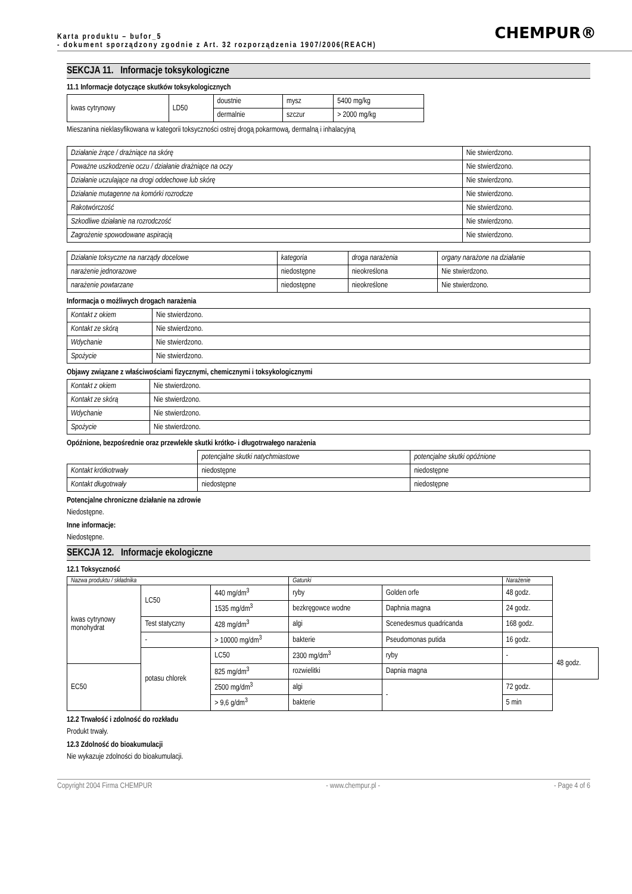CHEMPUR®
Karta produktu – bufor_5
- dokument sporządzony zgodnie z Art. 32 rozporządzenia 1907/2006(REACH)
SEKCJA 11. Informacje toksykologiczne
11.1 Informacje dotyczące skutków toksykologicznych
| kwas cytrynowy | LD50 | doustnie | mysz | 5400 mg/kg |
| | | dermalnie | szczur | > 2000 mg/kg |
Mieszanina nieklasyfikowana w kategorii toksyczności ostrej drogą pokarmową, dermalną i inhalacyjną
| Działanie żrące / drażniące na skórę | Nie stwierdzono. |
| Poważne uszkodzenie oczu / działanie drażniące na oczy | Nie stwierdzono. |
| Działanie uczulające na drogi oddechowe lub skórę | Nie stwierdzono. |
| Działanie mutagenne na komórki rozrodcze | Nie stwierdzono. |
| Rakotwórczość | Nie stwierdzono. |
| Szkodliwe działanie na rozrodczość | Nie stwierdzono. |
| Zagrożenie spowodowane aspiracją | Nie stwierdzono. |
| Działanie toksyczne na narządy docelowe | kategoria | droga narażenia | organy narażone na działanie |
| --- | --- | --- | --- |
| narażenie jednorazowe | niedostępne | nieokreślona | Nie stwierdzono. |
| narażenie powtarzane | niedostępne | nieokreślone | Nie stwierdzono. |
Informacja o możliwych drogach narażenia
| Kontakt z okiem | Nie stwierdzono. |
| Kontakt ze skórą | Nie stwierdzono. |
| Wdychanie | Nie stwierdzono. |
| Spożycie | Nie stwierdzono. |
Objawy związane z właściwościami fizycznymi, chemicznymi i toksykologicznymi
| Kontakt z okiem | Nie stwierdzono. |
| Kontakt ze skórą | Nie stwierdzono. |
| Wdychanie | Nie stwierdzono. |
| Spożycie | Nie stwierdzono. |
Opóźnione, bezpośrednie oraz przewlekłe skutki krótko- i długotrwałego narażenia
| | potencjalne skutki natychmiastowe | potencjalne skutki opóźnione |
| --- | --- | --- |
| Kontakt krótkotrwały | niedostępne | niedostępne |
| Kontakt długotrwały | niedostępne | niedostępne |
Potencjalne chroniczne działanie na zdrowie
Niedostępne.
Inne informacje:
Niedostępne.
SEKCJA 12. Informacje ekologiczne
12.1 Toksyczność
| Nazwa produktu / składnika | | | Gatunki | | Narażenie | |
| --- | --- | --- | --- | --- | --- | --- |
| kwas cytrynowy monohydrat | LC50 | 440 mg/dm<sup>3</sup> | ryby | Golden orfe | 48 godz. | |
| | | 1535 mg/dm<sup>3</sup> | bezkręgowce wodne | Daphnia magna | 24 godz. | |
| | Test statyczny | 428 mg/dm<sup>3</sup> | algi | Scenedesmus quadricanda | 168 godz. | |
| | - | > 10000 mg/dm<sup>3</sup> | bakterie | Pseudomonas putida | 16 godz. | |
| | potasu chlorek | LC50 | 2300 mg/dm<sup>3</sup> | ryby | - | 48 godz. |
| EC50 | | 825 mg/dm<sup>3</sup> | rozwielitki | Dapnia magna | | |
| | | 2500 mg/dm<sup>3</sup> | algi | - | 72 godz. | |
| | | > 9,6 g/dm<sup>3</sup> | bakterie | | 5 min | |
12.2 Trwałość i zdolność do rozkładu
Produkt trwały.
12.3 Zdolność do bioakumulacji
Nie wykazuje zdolności do bioakumulacji.
Copyright 2004 Firma CHEMPUR - www.chempur.pl - - Page 4 of 6